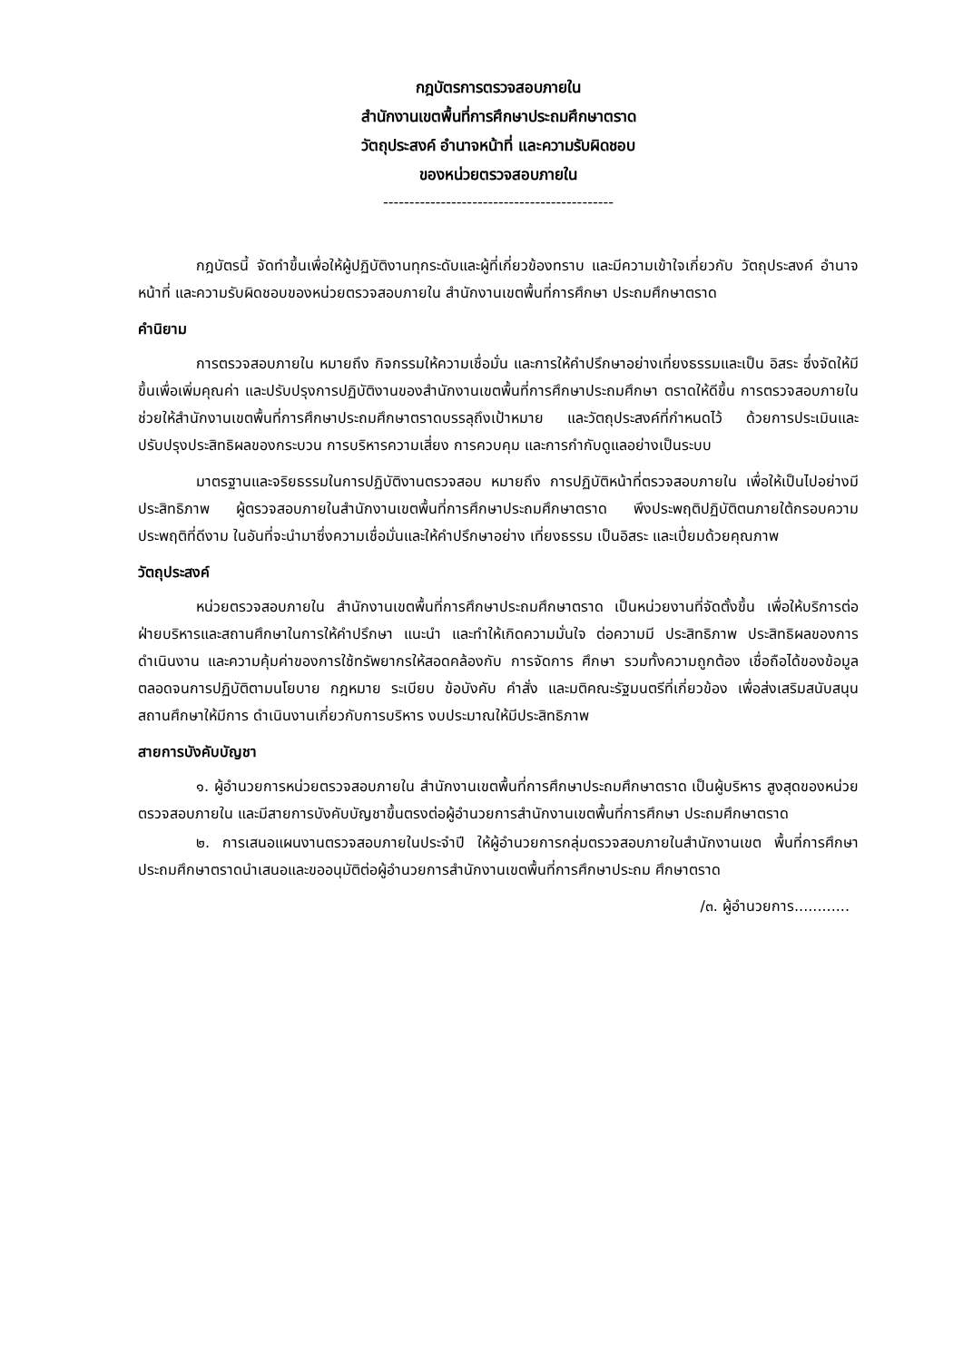กฎบัตรการตรวจสอบภายใน
สำนักงานเขตพื้นที่การศึกษาประถมศึกษาตราด
วัตถุประสงค์ อำนาจหน้าที่ และความรับผิดชอบ
ของหน่วยตรวจสอบภายใน
--------------------------------------------
กฎบัตรนี้ จัดทำขึ้นเพื่อให้ผู้ปฏิบัติงานทุกระดับและผู้ที่เกี่ยวข้องทราบ และมีความเข้าใจเกี่ยวกับ วัตถุประสงค์ อำนาจหน้าที่ และความรับผิดชอบของหน่วยตรวจสอบภายใน สำนักงานเขตพื้นที่การศึกษา ประถมศึกษาตราด
คำนิยาม
การตรวจสอบภายใน หมายถึง กิจกรรมให้ความเชื่อมั่น และการให้คำปรึกษาอย่างเที่ยงธรรมและเป็น อิสระ ซึ่งจัดให้มีขึ้นเพื่อเพิ่มคุณค่า และปรับปรุงการปฏิบัติงานของสำนักงานเขตพื้นที่การศึกษาประถมศึกษา ตราดให้ดีขึ้น การตรวจสอบภายในช่วยให้สำนักงานเขตพื้นที่การศึกษาประถมศึกษาตราดบรรลุถึงเป้าหมาย และวัตถุประสงค์ที่กำหนดไว้ ด้วยการประเมินและปรับปรุงประสิทธิผลของกระบวน การบริหารความเสี่ยง การควบคุม และการกำกับดูแลอย่างเป็นระบบ
มาตรฐานและจริยธรรมในการปฏิบัติงานตรวจสอบ หมายถึง การปฏิบัติหน้าที่ตรวจสอบภายใน เพื่อให้เป็นไปอย่างมีประสิทธิภาพ ผู้ตรวจสอบภายในสำนักงานเขตพื้นที่การศึกษาประถมศึกษาตราด พึงประพฤติปฏิบัติตนภายใต้กรอบความประพฤติที่ดีงาม ในอันที่จะนำมาซึ่งความเชื่อมั่นและให้คำปรึกษาอย่าง เที่ยงธรรม เป็นอิสระ และเปี่ยมด้วยคุณภาพ
วัตถุประสงค์
หน่วยตรวจสอบภายใน สำนักงานเขตพื้นที่การศึกษาประถมศึกษาตราด เป็นหน่วยงานที่จัดตั้งขึ้น เพื่อให้บริการต่อฝ่ายบริหารและสถานศึกษาในการให้คำปรึกษา แนะนำ และทำให้เกิดความมั่นใจ ต่อความมี ประสิทธิภาพ ประสิทธิผลของการดำเนินงาน และความคุ้มค่าของการใช้ทรัพยากรให้สอดคล้องกับ การจัดการ ศึกษา รวมทั้งความถูกต้อง เชื่อถือได้ของข้อมูล ตลอดจนการปฏิบัติตามนโยบาย กฎหมาย ระเบียบ ข้อบังคับ คำสั่ง และมติคณะรัฐมนตรีที่เกี่ยวข้อง เพื่อส่งเสริมสนับสนุนสถานศึกษาให้มีการ ดำเนินงานเกี่ยวกับการบริหาร งบประมาณให้มีประสิทธิภาพ
สายการบังคับบัญชา
๑. ผู้อำนวยการหน่วยตรวจสอบภายใน สำนักงานเขตพื้นที่การศึกษาประถมศึกษาตราด เป็นผู้บริหาร สูงสุดของหน่วยตรวจสอบภายใน และมีสายการบังคับบัญชาขึ้นตรงต่อผู้อำนวยการสำนักงานเขตพื้นที่การศึกษา ประถมศึกษาตราด
๒. การเสนอแผนงานตรวจสอบภายในประจำปี ให้ผู้อำนวยการกลุ่มตรวจสอบภายในสำนักงานเขต พื้นที่การศึกษาประถมศึกษาตราดนำเสนอและขออนุมัติต่อผู้อำนวยการสำนักงานเขตพื้นที่การศึกษาประถม ศึกษาตราด
/๓. ผู้อำนวยการ............